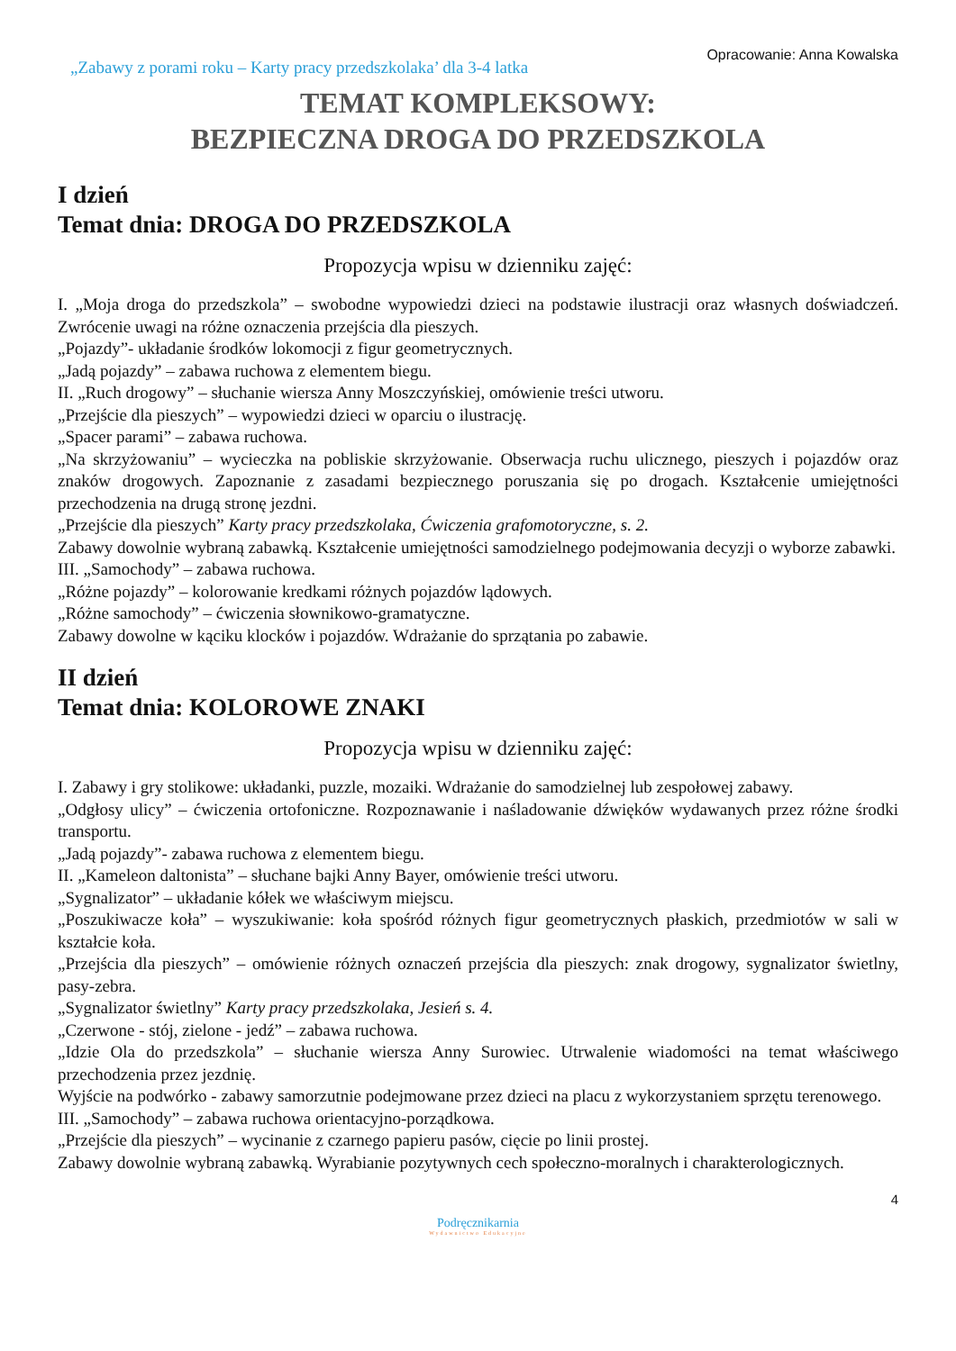„Zabawy z porami roku – Karty pracy przedszkolaka’ dla 3-4 latka
Opracowanie: Anna Kowalska
TEMAT KOMPLEKSOWY:
BEZPIECZNA DROGA DO PRZEDSZKOLA
I dzień
Temat dnia: DROGA DO PRZEDSZKOLA
Propozycja wpisu w dzienniku zajęć:
I. „Moja droga do przedszkola” – swobodne wypowiedzi dzieci na podstawie ilustracji oraz własnych doświadczeń. Zwrócenie uwagi na różne oznaczenia przejścia dla pieszych.
„Pojazdy”- układanie środków lokomocji z figur geometrycznych.
„Jadą pojazdy” – zabawa ruchowa z elementem biegu.
II. „Ruch drogowy” – słuchanie wiersza Anny Moszczyńskiej, omówienie treści utworu.
„Przejście dla pieszych” – wypowiedzi dzieci w oparciu o ilustrację.
„Spacer parami” – zabawa ruchowa.
„Na skrzyżowaniu” – wycieczka na pobliskie skrzyżowanie. Obserwacja ruchu ulicznego, pieszych i pojazdów oraz znaków drogowych. Zapoznanie z zasadami bezpiecznego poruszania się po drogach. Kształcenie umiejętności przechodzenia na drugą stronę jezdni.
„Przejście dla pieszych” Karty pracy przedszkolaka, Ćwiczenia grafomotoryczne, s. 2.
Zabawy dowolnie wybraną zabawką. Kształcenie umiejętności samodzielnego podejmowania decyzji o wyborze zabawki.
III. „Samochody” – zabawa ruchowa.
„Różne pojazdy” – kolorowanie kredkami różnych pojazdów lądowych.
„Różne samochody” – ćwiczenia słownikowo-gramatyczne.
Zabawy dowolne w kąciku klocków i pojazdów. Wdrażanie do sprzątania po zabawie.
II dzień
Temat dnia: KOLOROWE ZNAKI
Propozycja wpisu w dzienniku zajęć:
I. Zabawy i gry stolikowe: układanki, puzzle, mozaiki. Wdrażanie do samodzielnej lub zespołowej zabawy.
„Odgłosy ulicy” – ćwiczenia ortofoniczne. Rozpoznawanie i naśladowanie dźwięków wydawanych przez różne środki transportu.
„Jadą pojazdy”- zabawa ruchowa z elementem biegu.
II. „Kameleon daltonista” – słuchane bajki Anny Bayer, omówienie treści utworu.
„Sygnalizator” – układanie kółek we właściwym miejscu.
„Poszukiwacze koła” – wyszukiwanie: koła spośród różnych figur geometrycznych płaskich, przedmiotów w sali w kształcie koła.
„Przejścia dla pieszych” – omówienie różnych oznaczeń przejścia dla pieszych: znak drogowy, sygnalizator świetlny, pasy-zebra.
„Sygnalizator świetlny” Karty pracy przedszkolaka, Jesień s. 4.
„Czerwone - stój, zielone - jedź” – zabawa ruchowa.
„Idzie Ola do przedszkola” – słuchanie wiersza Anny Surowiec. Utrwalenie wiadomości na temat właściwego przechodzenia przez jezdnię.
Wyjście na podwórko - zabawy samorzutnie podejmowane przez dzieci na placu z wykorzystaniem sprzętu terenowego.
III. „Samochody” – zabawa ruchowa orientacyjno-porządkowa.
„Przejście dla pieszych” – wycinanie z czarnego papieru pasów, cięcie po linii prostej.
Zabawy dowolnie wybraną zabawką. Wyrabianie pozytywnych cech społeczno-moralnych i charakterologicznych.
4
Podręcznikarnia
Wydawnictwo Edukacyjne